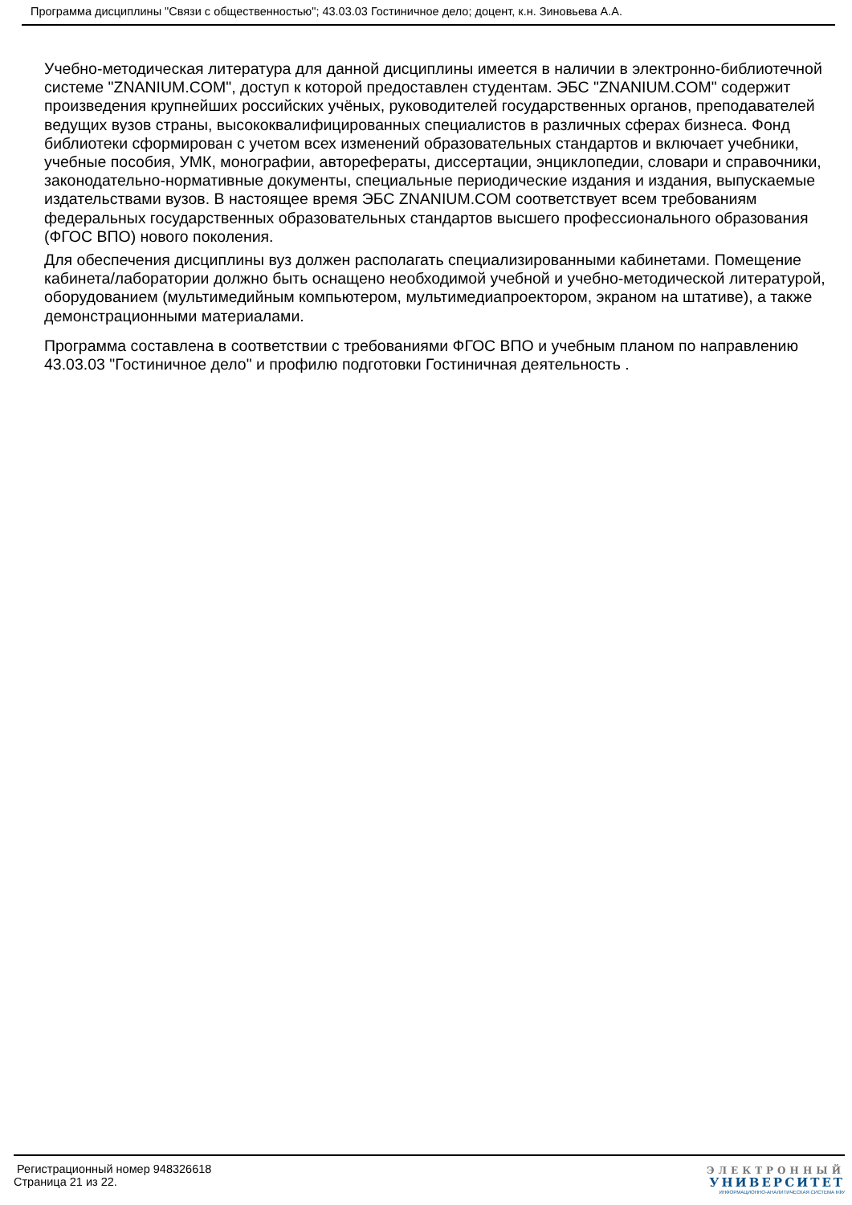Программа дисциплины "Связи с общественностью"; 43.03.03 Гостиничное дело; доцент, к.н. Зиновьева А.А.
Учебно-методическая литература для данной дисциплины имеется в наличии в электронно-библиотечной системе "ZNANIUM.COM", доступ к которой предоставлен студентам. ЭБС "ZNANIUM.COM" содержит произведения крупнейших российских учёных, руководителей государственных органов, преподавателей ведущих вузов страны, высококвалифицированных специалистов в различных сферах бизнеса. Фонд библиотеки сформирован с учетом всех изменений образовательных стандартов и включает учебники, учебные пособия, УМК, монографии, авторефераты, диссертации, энциклопедии, словари и справочники, законодательно-нормативные документы, специальные периодические издания и издания, выпускаемые издательствами вузов. В настоящее время ЭБС ZNANIUM.COM соответствует всем требованиям федеральных государственных образовательных стандартов высшего профессионального образования (ФГОС ВПО) нового поколения.
Для обеспечения дисциплины вуз должен располагать специализированными кабинетами. Помещение кабинета/лаборатории должно быть оснащено необходимой учебной и учебно-методической литературой, оборудованием (мультимедийным компьютером, мультимедиапроектором, экраном на штативе), а также демонстрационными материалами.
Программа составлена в соответствии с требованиями ФГОС ВПО и учебным планом по направлению 43.03.03 "Гостиничное дело" и профилю подготовки Гостиничная деятельность .
Регистрационный номер 948326618
Страница 21 из 22.
ЭЛЕКТРОННЫЙ
УНИВЕРСИТЕТ
ИНФОРМАЦИОННО-АНАЛИТИЧЕСКАЯ СИСТЕМА КФУ